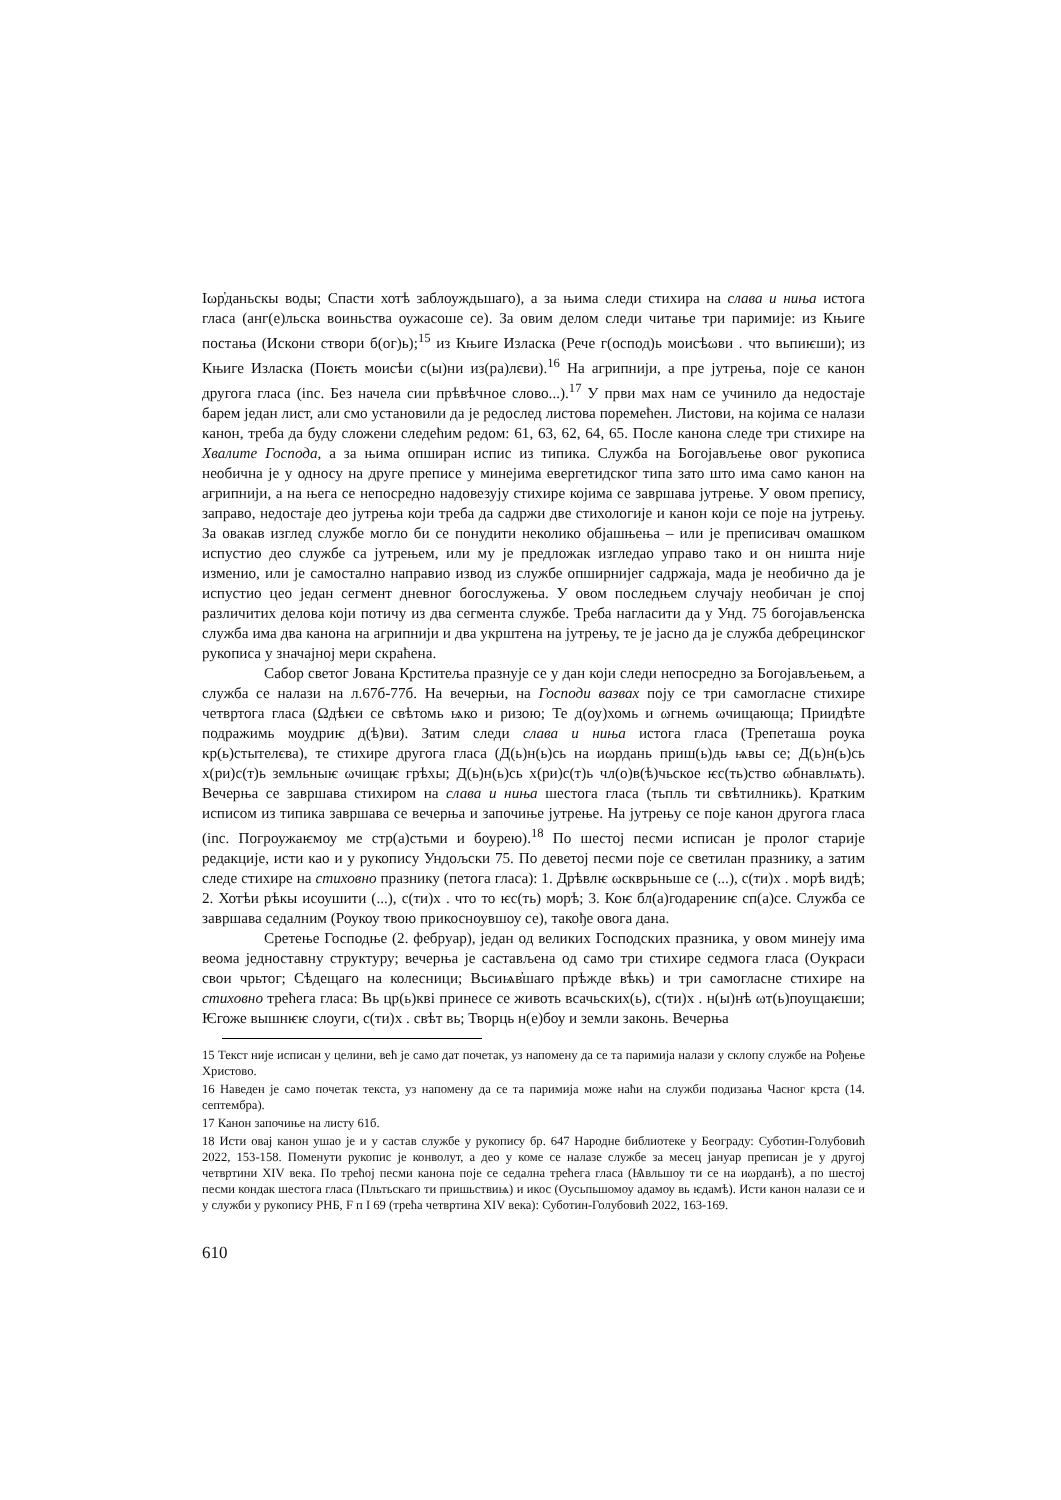Іωр҆даньскы воды; Спасти хотѣ заблоуждьшаго), а за њима следи стихира на слава и ниња истога гласа (анг(е)льска воиньства оужасоше се). За овим делом следи читање три паримије: из Књиге постања (Искони створи б(ог)ь);<sup>15</sup> из Књиге Изласка (Рече г(оспод)ь моисѣωви . что вьпиѥши); из Књиге Изласка (Поѥть моисѣи с(ы)ни из(ра)лєви).<sup>16</sup> На агрипнији, а пре јутрења, поје се канон другога гласа (inc. Без начела сии прѣвѣчное слово...).<sup>17</sup> У први мах нам се учинило да недостаје барем један лист, али смо установили да је редослед листова поремећен. Листови, на којима се налази канон, треба да буду сложени следећим редом: 61, 63, 62, 64, 65. После канона следе три стихире на Хвалите Господа, а за њима опширан испис из типика. Служба на Богојављење овог рукописа необична је у односу на друге преписе у минејима евергетидског типа зато што има само канон на агрипнији, а на њега се непосредно надовезују стихире којима се завршава јутрење. У овом препису, заправо, недостаје део јутрења који треба да садржи две стихологије и канон који се поје на јутрењу. За овакав изглед службе могло би се понудити неколико објашњења – или је преписивач омашком испустио део службе са јутрењем, или му је предложак изгледао управо тако и он ништа није изменио, или је самостално направио извод из службе опширнијег садржаја, мада је необично да је испустио цео један сегмент дневног богослужења. У овом последњем случају необичан је спој различитих делова који потичу из два сегмента службе. Треба нагласити да у Унд. 75 богојављенска служба има два канона на агрипнији и два укрштена на јутрењу, те је јасно да је служба дебрецинског рукописа у значајној мери скраћена.
Сабор светог Јована Крститеља празнује се у дан који следи непосредно за Богојављењем, а служба се налази на л.67б-77б. На вечерњи, на Господи вазвах поју се три самогласне стихире четвртога гласа (Ωдѣѥи се свѣтомь ѩко и ризою; Те д(оу)хомь и ωгнемь ωчищающа; Приидѣте подражимь моудриѥ д(ѣ)ви). Затим следи слава и ниња истога гласа (Трепеташа роука кр(ь)стытелєва), те стихире другога гласа (Д(ь)н(ь)сь на иωрдань приш(ь)дь ѩвы се; Д(ь)н(ь)сь х(ри)с(т)ь земльныѥ ωчищаѥ грѣхы; Д(ь)н(ь)сь х(ри)с(т)ь чл(о)в(ѣ)чьское ѥс(ть)ство ωбнавлѩть). Вечерња се завршава стихиром на слава и ниња шестога гласа (тьпль ти свѣтилникь). Кратким исписом из типика завршава се вечерња и започиње јутрење. На јутрењу се поје канон другога гласа (inc. Погроужаѥмоу ме стр(а)стьми и боурею).<sup>18</sup> По шестој песми исписан је пролог старије редакције, исти као и у рукопису Ундољски 75. По деветој песми поје се светилан празнику, а затим следе стихире на стиховно празнику (петога гласа): 1. Дрѣвлѥ ωскврьньше се (...), с(ти)х . морѣ видѣ; 2. Хотѣи рѣкы исоушити (...), с(ти)х . что то ѥс(ть) морѣ; 3. Коѥ бл(а)годарениѥ сп(а)се. Служба се завршава седалним (Роукоу твою прикосноувшоу се), такође овога дана.
Сретење Господње (2. фебруар), један од великих Господских празника, у овом минеју има веома једноставну структуру; вечерња је састављена од само три стихире седмога гласа (Оукраси свои чрьтог; Сѣдещаго на колесници; Вьсиѩв҆шаго прѣжде вѣкь) и три самогласне стихире на стиховно трећега гласа: Вь цр(ь)кві принесе се животь всачьскиx(ь), с(ти)х . н(ы)нѣ ωт(ь)поущаѥши; Ѥгоже вышнѥѥ слоуги, с(ти)х . свѣт вь; Творць н(е)боу и земли законь. Вечерња
15 Текст није исписан у целини, већ је само дат почетак, уз напомену да се та паримија налази у склопу службе на Рођење Христово.
16 Наведен је само почетак текста, уз напомену да се та паримија може наћи на служби подизања Часног крста (14. септембра).
17 Канон започиње на листу 61б.
18 Исти овај канон ушао је и у састав службе у рукопису бр. 647 Народне библиотеке у Београду: Суботин-Голубовић 2022, 153-158. Поменути рукопис је конволут, а део у коме се налазе службе за месец јануар преписан је у другој четвртини XIV века. По трећој песми канона поје се седална трећега гласа (Ѩвльшоу ти се на иωрданѣ), а по шестој песми кондак шестога гласа (Пльтьскаго ти пришьствиѩ) и икос (Оусьпьшомоу адамоу вь ѥдамѣ). Исти канон налази се и у служби у рукопису РНБ, F п I 69 (трећа четвртина XIV века): Суботин-Голубовић 2022, 163-169.
610